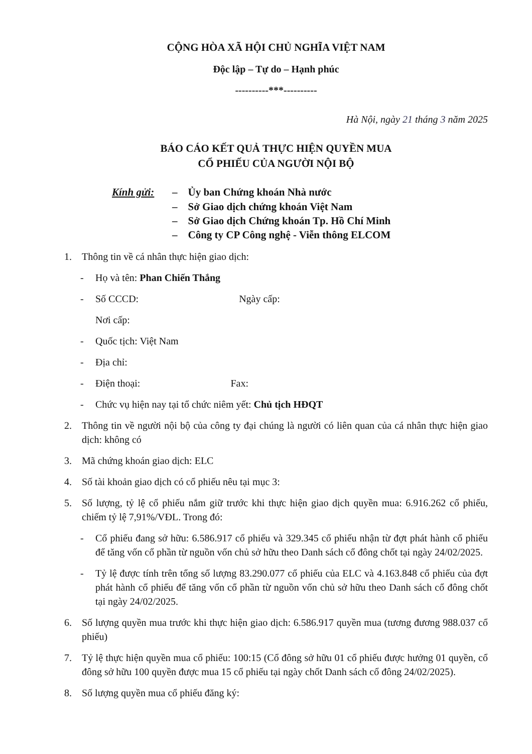CỘNG HÒA XÃ HỘI CHỦ NGHĨA VIỆT NAM
Độc lập – Tự do – Hạnh phúc
----------***----------
Hà Nội, ngày 21 tháng 3 năm 2025
BÁO CÁO KẾT QUẢ THỰC HIỆN QUYỀN MUA
CỔ PHIẾU CỦA NGƯỜI NỘI BỘ
Kính gửi: – Ủy ban Chứng khoán Nhà nước
– Sở Giao dịch chứng khoán Việt Nam
– Sở Giao dịch Chứng khoán Tp. Hồ Chí Minh
– Công ty CP Công nghệ - Viễn thông ELCOM
1. Thông tin về cá nhân thực hiện giao dịch:
- Họ và tên: Phan Chiến Thắng
- Số CCCD: Ngày cấp:
Nơi cấp:
- Quốc tịch: Việt Nam
- Địa chỉ:
- Điện thoại: Fax:
- Chức vụ hiện nay tại tổ chức niêm yết: Chủ tịch HĐQT
2. Thông tin về người nội bộ của công ty đại chúng là người có liên quan của cá nhân thực hiện giao dịch: không có
3. Mã chứng khoán giao dịch: ELC
4. Số tài khoản giao dịch có cổ phiếu nêu tại mục 3:
5. Số lượng, tỷ lệ cổ phiếu nắm giữ trước khi thực hiện giao dịch quyền mua: 6.916.262 cổ phiếu, chiếm tỷ lệ 7,91%/VĐL. Trong đó:
- Cổ phiếu đang sở hữu: 6.586.917 cổ phiếu và 329.345 cổ phiếu nhận từ đợt phát hành cổ phiếu để tăng vốn cổ phần từ nguồn vốn chủ sở hữu theo Danh sách cổ đông chốt tại ngày 24/02/2025.
- Tỷ lệ được tính trên tổng số lượng 83.290.077 cổ phiếu của ELC và 4.163.848 cổ phiếu của đợt phát hành cổ phiếu để tăng vốn cổ phần từ nguồn vốn chủ sở hữu theo Danh sách cổ đông chốt tại ngày 24/02/2025.
6. Số lượng quyền mua trước khi thực hiện giao dịch: 6.586.917 quyền mua (tương đương 988.037 cổ phiếu)
7. Tỷ lệ thực hiện quyền mua cổ phiếu: 100:15 (Cổ đông sở hữu 01 cổ phiếu được hưởng 01 quyền, cổ đông sở hữu 100 quyền được mua 15 cổ phiếu tại ngày chốt Danh sách cổ đông 24/02/2025).
8. Số lượng quyền mua cổ phiếu đăng ký: